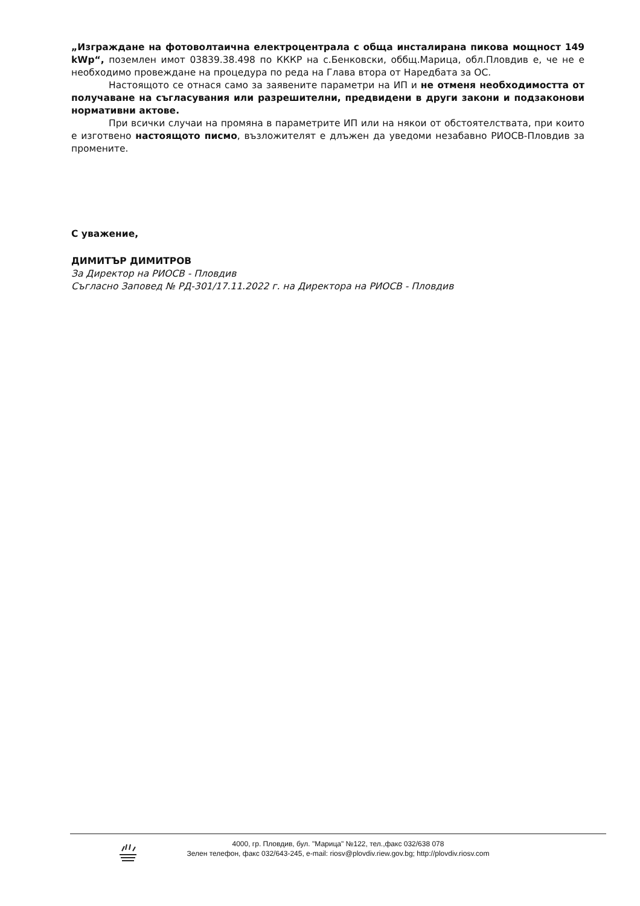„Изграждане на фотоволтаична електроцентрала с обща инсталирана пикова мощност 149 kWp“, поземлен имот 03839.38.498 по КККР на с.Бенковски, оббщ.Марица, обл.Пловдив е, че не е необходимо провеждане на процедура по реда на Глава втора от Наредбата за ОС.
Настоящото се отнася само за заявените параметри на ИП и не отменя необходимостта от получаване на съгласувания или разрешителни, предвидени в други закони и подзаконови нормативни актове.
При всички случаи на промяна в параметрите ИП или на някои от обстоятелствата, при които е изготвено настоящото писмо, възложителят е длъжен да уведоми незабавно РИОСВ-Пловдив за промените.
С уважение,
ДИМИТЪР ДИМИТРОВ
За Директор на РИОСВ - Пловдив
Съгласно Заповед № РД-301/17.11.2022 г. на Директора на РИОСВ - Пловдив
4000, гр. Пловдив, бул. "Марица" №122, тел.,факс 032/638 078
Зелен телефон, факс 032/643-245, e-mail: riosv@plovdiv.riew.gov.bg; http://plovdiv.riosv.com